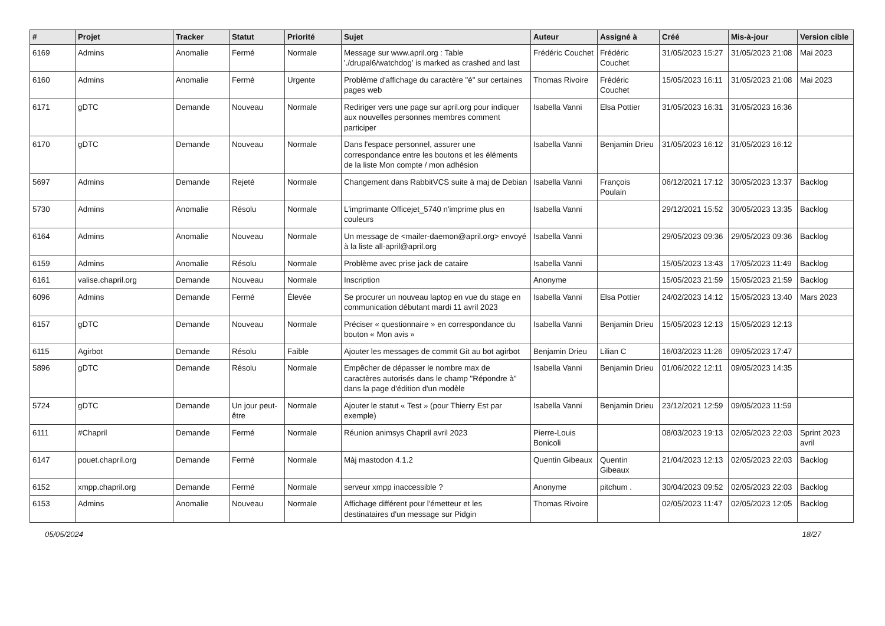| # | Projet | Tracker | Statut | Priorité | Sujet | Auteur | Assigné à | Créé | Mis-à-jour | Version cible |
| --- | --- | --- | --- | --- | --- | --- | --- | --- | --- | --- |
| 6169 | Admins | Anomalie | Fermé | Normale | Message sur www.april.org : Table './drupal6/watchdog' is marked as crashed and last | Frédéric Couchet | Frédéric Couchet | 31/05/2023 15:27 | 31/05/2023 21:08 | Mai 2023 |
| 6160 | Admins | Anomalie | Fermé | Urgente | Problème d'affichage du caractère "é" sur certaines pages web | Thomas Rivoire | Frédéric Couchet | 15/05/2023 16:11 | 31/05/2023 21:08 | Mai 2023 |
| 6171 | gDTC | Demande | Nouveau | Normale | Rediriger vers une page sur april.org pour indiquer aux nouvelles personnes membres comment participer | Isabella Vanni | Elsa Pottier | 31/05/2023 16:31 | 31/05/2023 16:36 | |
| 6170 | gDTC | Demande | Nouveau | Normale | Dans l'espace personnel, assurer une correspondance entre les boutons et les éléments de la liste Mon compte / mon adhésion | Isabella Vanni | Benjamin Drieu | 31/05/2023 16:12 | 31/05/2023 16:12 | |
| 5697 | Admins | Demande | Rejeté | Normale | Changement dans RabbitVCS suite à maj de Debian | Isabella Vanni | François Poulain | 06/12/2021 17:12 | 30/05/2023 13:37 | Backlog |
| 5730 | Admins | Anomalie | Résolu | Normale | L'imprimante Officejet_5740 n'imprime plus en couleurs | Isabella Vanni | | 29/12/2021 15:52 | 30/05/2023 13:35 | Backlog |
| 6164 | Admins | Anomalie | Nouveau | Normale | Un message de <mailer-daemon@april.org> envoyé à la liste all-april@april.org | Isabella Vanni | | 29/05/2023 09:36 | 29/05/2023 09:36 | Backlog |
| 6159 | Admins | Anomalie | Résolu | Normale | Problème avec prise jack de cataire | Isabella Vanni | | 15/05/2023 13:43 | 17/05/2023 11:49 | Backlog |
| 6161 | valise.chapril.org | Demande | Nouveau | Normale | Inscription | Anonyme | | 15/05/2023 21:59 | 15/05/2023 21:59 | Backlog |
| 6096 | Admins | Demande | Fermé | Élevée | Se procurer un nouveau laptop en vue du stage en communication débutant mardi 11 avril 2023 | Isabella Vanni | Elsa Pottier | 24/02/2023 14:12 | 15/05/2023 13:40 | Mars 2023 |
| 6157 | gDTC | Demande | Nouveau | Normale | Préciser « questionnaire » en correspondance du bouton « Mon avis » | Isabella Vanni | Benjamin Drieu | 15/05/2023 12:13 | 15/05/2023 12:13 | |
| 6115 | Agirbot | Demande | Résolu | Faible | Ajouter les messages de commit Git au bot agirbot | Benjamin Drieu | Lilian C | 16/03/2023 11:26 | 09/05/2023 17:47 | |
| 5896 | gDTC | Demande | Résolu | Normale | Empêcher de dépasser le nombre max de caractères autorisés dans le champ "Répondre à" dans la page d'édition d'un modèle | Isabella Vanni | Benjamin Drieu | 01/06/2022 12:11 | 09/05/2023 14:35 | |
| 5724 | gDTC | Demande | Un jour peut-être | Normale | Ajouter le statut « Test » (pour Thierry Est par exemple) | Isabella Vanni | Benjamin Drieu | 23/12/2021 12:59 | 09/05/2023 11:59 | |
| 6111 | #Chapril | Demande | Fermé | Normale | Réunion animsys Chapril avril 2023 | Pierre-Louis Bonicoli | | 08/03/2023 19:13 | 02/05/2023 22:03 | Sprint 2023 avril |
| 6147 | pouet.chapril.org | Demande | Fermé | Normale | Màj mastodon 4.1.2 | Quentin Gibeaux | Quentin Gibeaux | 21/04/2023 12:13 | 02/05/2023 22:03 | Backlog |
| 6152 | xmpp.chapril.org | Demande | Fermé | Normale | serveur xmpp inaccessible ? | Anonyme | pitchum . | 30/04/2023 09:52 | 02/05/2023 22:03 | Backlog |
| 6153 | Admins | Anomalie | Nouveau | Normale | Affichage différent pour l'émetteur et les destinataires d'un message sur Pidgin | Thomas Rivoire | | 02/05/2023 11:47 | 02/05/2023 12:05 | Backlog |
05/05/2024 18/27